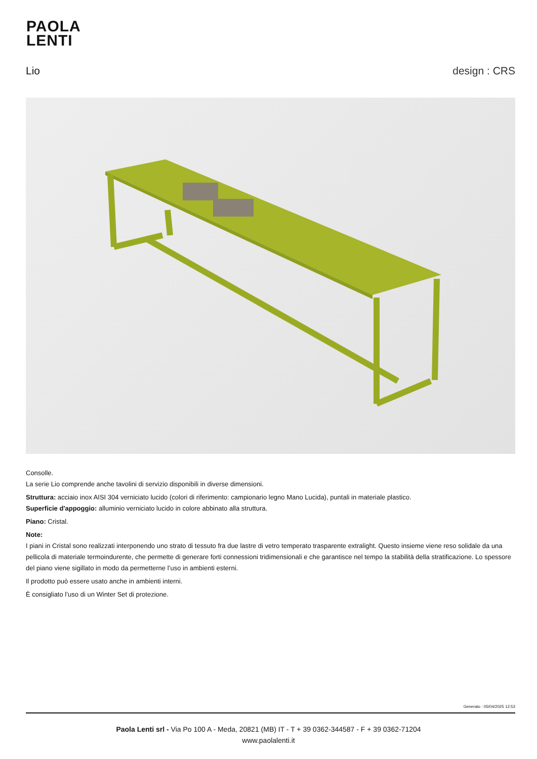PAOLA
LENTI
Lio design : CRS
Consolle.
La serie Lio comprende anche tavolini di servizio disponibili in diverse dimensioni.
Struttura: acciaio inox AISI 304 verniciato lucido (colori di riferimento: campionario legno Mano Lucida), puntali in materiale plastico.
Superficie d'appoggio: alluminio verniciato lucido in colore abbinato alla struttura.
Piano: Cristal.
Note:
I piani in Cristal sono realizzati interponendo uno strato di tessuto fra due lastre di vetro temperato trasparente extralight. Questo insieme viene reso solidale da una pellicola di materiale termoindurente, che permette di generare forti connessioni tridimensionali e che garantisce nel tempo la stabilità della stratificazione. Lo spessore del piano viene sigillato in modo da permetterne l’uso in ambienti esterni.
Il prodotto può essere usato anche in ambienti interni.
È consigliato l’uso di un Winter Set di protezione.
Generato : 05/04/2025 12:53
Paola Lenti srl - Via Po 100 A - Meda, 20821 (MB) IT - T + 39 0362-344587 - F + 39 0362-71204
www.paolalenti.it